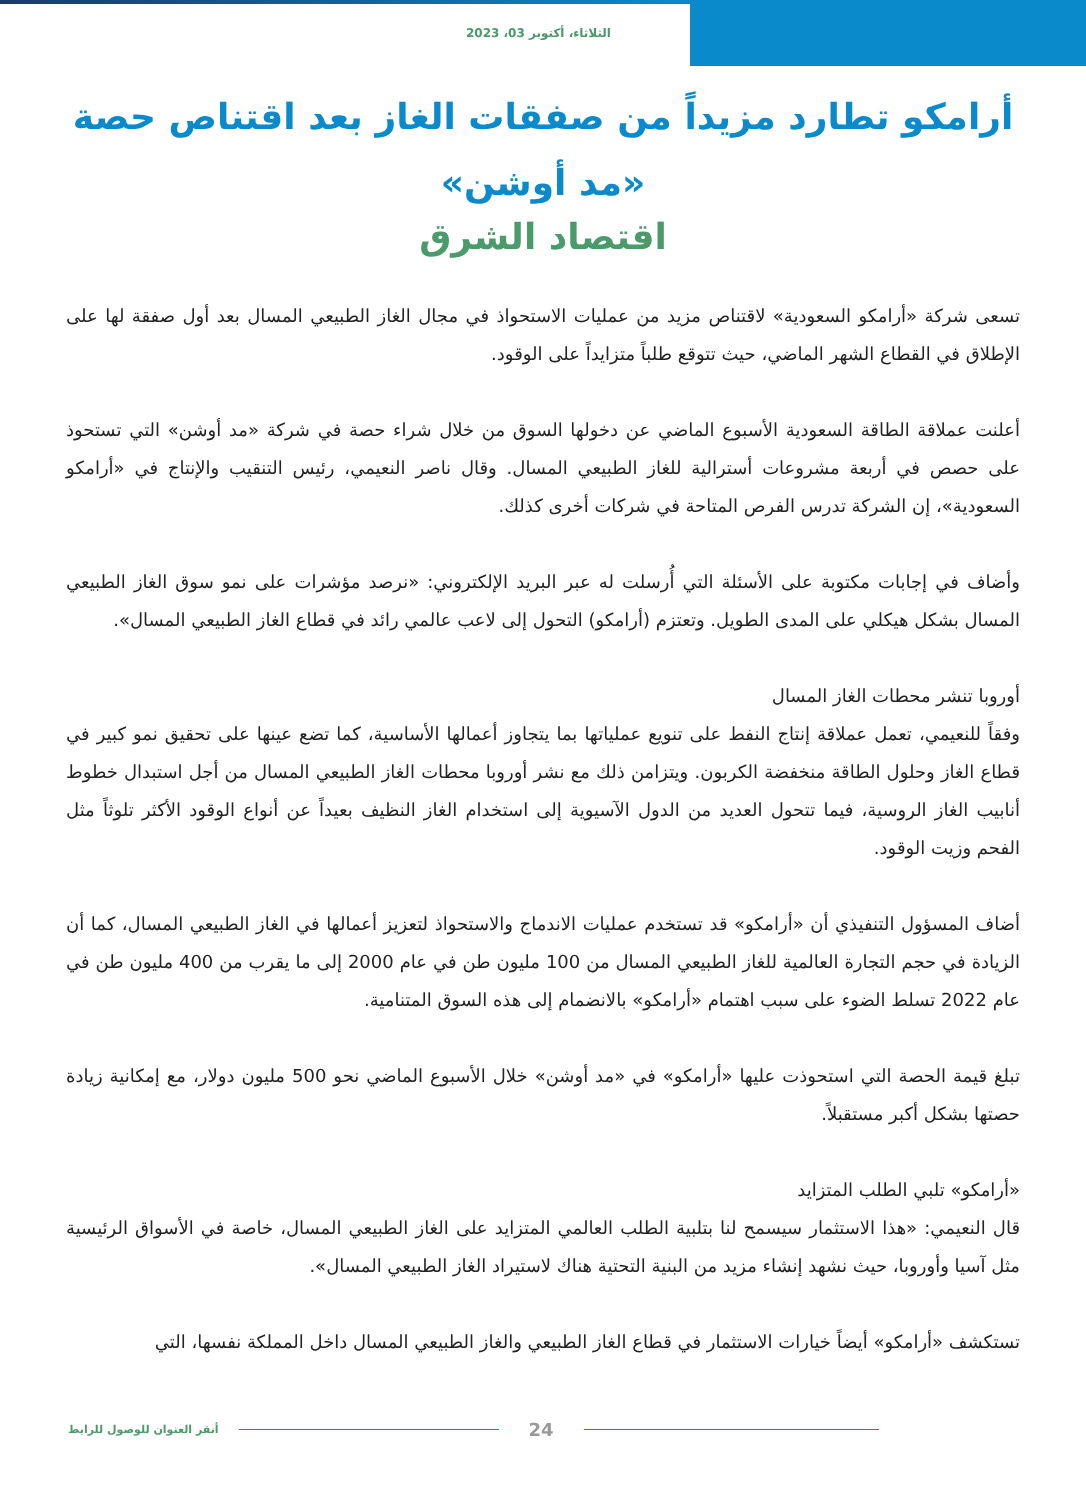الثلاثاء، أكتوبر 03، 2023
أرامكو تطارد مزيداً من صفقات الغاز بعد اقتناص حصة «مد أوشن»
اقتصاد الشرق
تسعى شركة «أرامكو السعودية» لاقتناص مزيد من عمليات الاستحواذ في مجال الغاز الطبيعي المسال بعد أول صفقة لها على الإطلاق في القطاع الشهر الماضي، حيث تتوقع طلباً متزايداً على الوقود.
أعلنت عملاقة الطاقة السعودية الأسبوع الماضي عن دخولها السوق من خلال شراء حصة في شركة «مد أوشن» التي تستحوذ على حصص في أربعة مشروعات أسترالية للغاز الطبيعي المسال. وقال ناصر النعيمي، رئيس التنقيب والإنتاج في «أرامكو السعودية»، إن الشركة تدرس الفرص المتاحة في شركات أخرى كذلك.
وأضاف في إجابات مكتوبة على الأسئلة التي أُرسلت له عبر البريد الإلكتروني: «نرصد مؤشرات على نمو سوق الغاز الطبيعي المسال بشكل هيكلي على المدى الطويل. وتعتزم (أرامكو) التحول إلى لاعب عالمي رائد في قطاع الغاز الطبيعي المسال».
أوروبا تنشر محطات الغاز المسال
وفقاً للنعيمي، تعمل عملاقة إنتاج النفط على تنويع عملياتها بما يتجاوز أعمالها الأساسية، كما تضع عينها على تحقيق نمو كبير في قطاع الغاز وحلول الطاقة منخفضة الكربون. ويتزامن ذلك مع نشر أوروبا محطات الغاز الطبيعي المسال من أجل استبدال خطوط أنابيب الغاز الروسية، فيما تتحول العديد من الدول الآسيوية إلى استخدام الغاز النظيف بعيداً عن أنواع الوقود الأكثر تلوثاً مثل الفحم وزيت الوقود.
أضاف المسؤول التنفيذي أن «أرامكو» قد تستخدم عمليات الاندماج والاستحواذ لتعزيز أعمالها في الغاز الطبيعي المسال، كما أن الزيادة في حجم التجارة العالمية للغاز الطبيعي المسال من 100 مليون طن في عام 2000 إلى ما يقرب من 400 مليون طن في عام 2022 تسلط الضوء على سبب اهتمام «أرامكو» بالانضمام إلى هذه السوق المتنامية.
تبلغ قيمة الحصة التي استحوذت عليها «أرامكو» في «مد أوشن» خلال الأسبوع الماضي نحو 500 مليون دولار، مع إمكانية زيادة حصتها بشكل أكبر مستقبلاً.
«أرامكو» تلبي الطلب المتزايد
قال النعيمي: «هذا الاستثمار سيسمح لنا بتلبية الطلب العالمي المتزايد على الغاز الطبيعي المسال، خاصة في الأسواق الرئيسية مثل آسيا وأوروبا، حيث نشهد إنشاء مزيد من البنية التحتية هناك لاستيراد الغاز الطبيعي المسال».
تستكشف «أرامكو» أيضاً خيارات الاستثمار في قطاع الغاز الطبيعي والغاز الطبيعي المسال داخل المملكة نفسها، التي
أنقر العنوان للوصول للرابط 24